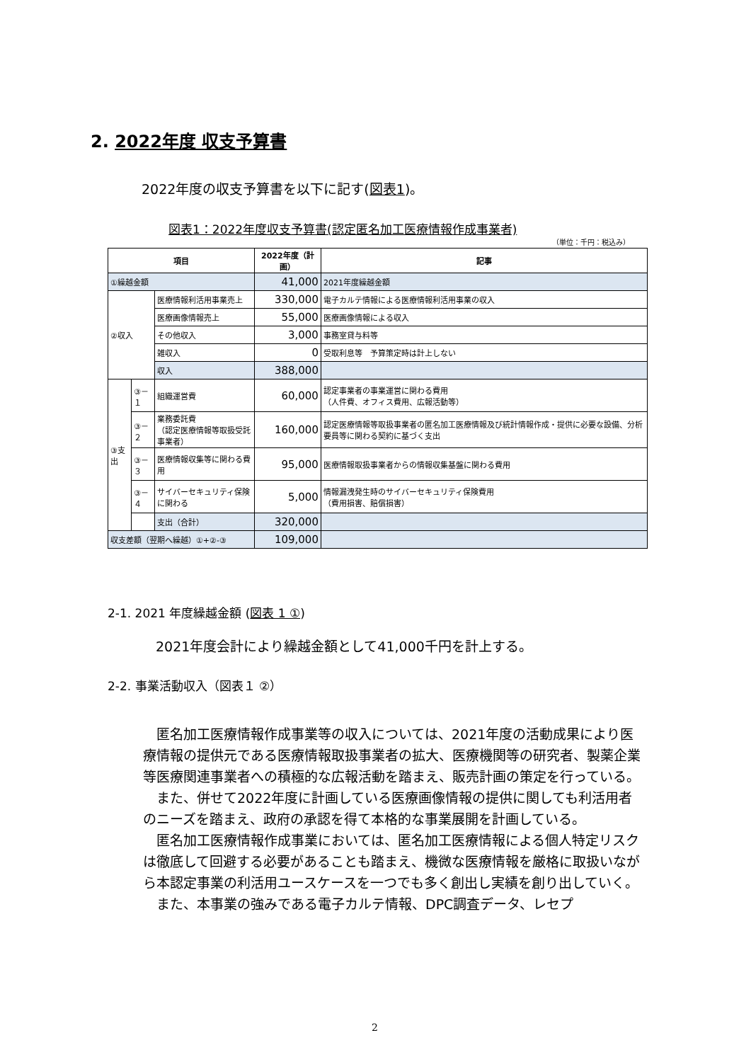2. 2022年度 収支予算書
2022年度の収支予算書を以下に記す(図表1)。
図表1：2022年度収支予算書(認定匿名加工医療情報作成事業者)
（単位：千円：税込み）
| 項目 | | | 2022年度（計画） | 記事 |
| --- | --- | --- | --- | --- |
| ①繰越金額 | | | 41,000 | 2021年度繰越金額 |
| ②収入 | | 医療情報利活用事業売上 | 330,000 | 電子カルテ情報による医療情報利活用事業の収入 |
| | | 医療画像情報売上 | 55,000 | 医療画像情報による収入 |
| | | その他収入 | 3,000 | 事務室貸与料等 |
| | | 雑収入 | 0 | 受取利息等 予算策定時は計上しない |
| | | 収入 | 388,000 | |
| ③支出 | ③－１ | 組織運営費 | 60,000 | 認定事業者の事業運営に関わる費用 （人件費、オフィス費用、広報活動等） |
| | ③－２ | 業務委託費 （認定医療情報等取扱受託事業者） | 160,000 | 認定医療情報等取扱事業者の匿名加工医療情報及び統計情報作成・提供に必要な設備、分析要員等に関わる契約に基づく支出 |
| | ③－３ | 医療情報収集等に関わる費用 | 95,000 | 医療情報取扱事業者からの情報収集基盤に関わる費用 |
| | ③－４ | サイバーセキュリティ保険に関わる | 5,000 | 情報漏洩発生時のサイバーセキュリティ保険費用 （費用損害、賠償損害） |
| | | 支出（合計） | 320,000 | |
| 収支差額（翌期へ繰越）①+②-③ | | | 109,000 | |
2-1. 2021 年度繰越金額 (図表 1 ①)
2021年度会計により繰越金額として41,000千円を計上する。
2-2. 事業活動収入（図表１ ②）
　匿名加工医療情報作成事業等の収入については、2021年度の活動成果により医療情報の提供元である医療情報取扱事業者の拡大、医療機関等の研究者、製薬企業等医療関連事業者への積極的な広報活動を踏まえ、販売計画の策定を行っている。
　また、併せて2022年度に計画している医療画像情報の提供に関しても利活用者のニーズを踏まえ、政府の承認を得て本格的な事業展開を計画している。
　匿名加工医療情報作成事業においては、匿名加工医療情報による個人特定リスクは徹底して回避する必要があることも踏まえ、機微な医療情報を厳格に取扱いながら本認定事業の利活用ユースケースを一つでも多く創出し実績を創り出していく。
　また、本事業の強みである電子カルテ情報、DPC調査データ、レセプ
2